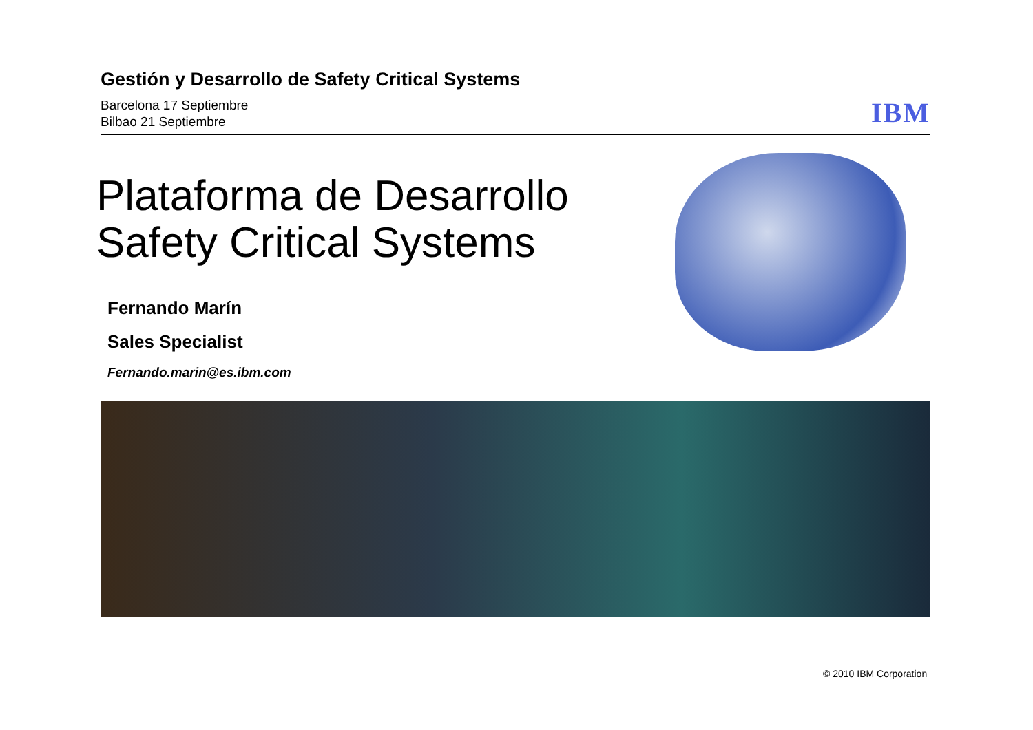Gestión y Desarrollo de Safety Critical Systems
Barcelona 17 Septiembre
Bilbao 21 Septiembre
IBM
Plataforma de Desarrollo
Safety Critical Systems
Fernando Marín
Sales Specialist
Fernando.marin@es.ibm.com
© 2010 IBM Corporation